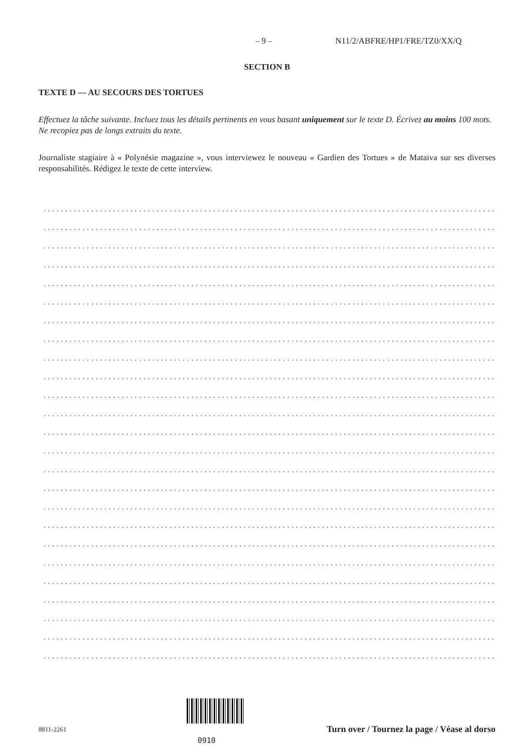– 9 – N11/2/ABFRE/HP1/FRE/TZ0/XX/Q
SECTION B
TEXTE D — AU SECOURS DES TORTUES
Effectuez la tâche suivante. Incluez tous les détails pertinents en vous basant uniquement sur le texte D. Écrivez au moins 100 mots. Ne recopiez pas de longs extraits du texte.
Journaliste stagiaire à « Polynésie magazine », vous interviewez le nouveau « Gardien des Tortues » de Mataiva sur ses diverses responsabilités. Rédigez le texte de cette interview.
........................................................................................................................
........................................................................................................................
........................................................................................................................
........................................................................................................................
........................................................................................................................
........................................................................................................................
........................................................................................................................
........................................................................................................................
........................................................................................................................
........................................................................................................................
........................................................................................................................
........................................................................................................................
........................................................................................................................
........................................................................................................................
........................................................................................................................
........................................................................................................................
........................................................................................................................
........................................................................................................................
........................................................................................................................
........................................................................................................................
........................................................................................................................
........................................................................................................................
........................................................................................................................
........................................................................................................................
........................................................................................................................
8811-2261 0910 Turn over / Tournez la page / Véase al dorso